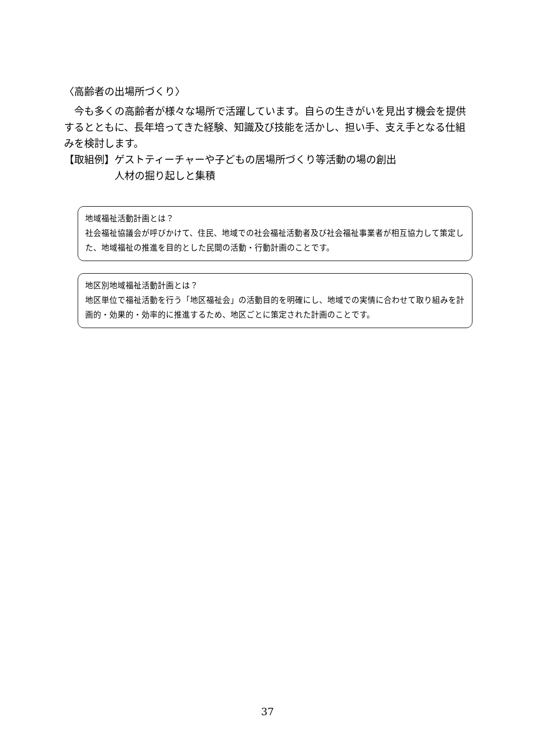〈高齢者の出場所づくり〉
　今も多くの高齢者が様々な場所で活躍しています。自らの生きがいを見出す機会を提供するとともに、長年培ってきた経験、知識及び技能を活かし、担い手、支え手となる仕組みを検討します。
【取組例】 ゲストティーチャーや子どもの居場所づくり等活動の場の創出
人材の掘り起しと集積
地域福祉活動計画とは？
社会福祉協議会が呼びかけて、住民、地域での社会福祉活動者及び社会福祉事業者が相互協力して策定した、地域福祉の推進を目的とした民間の活動・行動計画のことです。
地区別地域福祉活動計画とは？
地区単位で福祉活動を行う「地区福祉会」の活動目的を明確にし、地域での実情に合わせて取り組みを計画的・効果的・効率的に推進するため、地区ごとに策定された計画のことです。
37